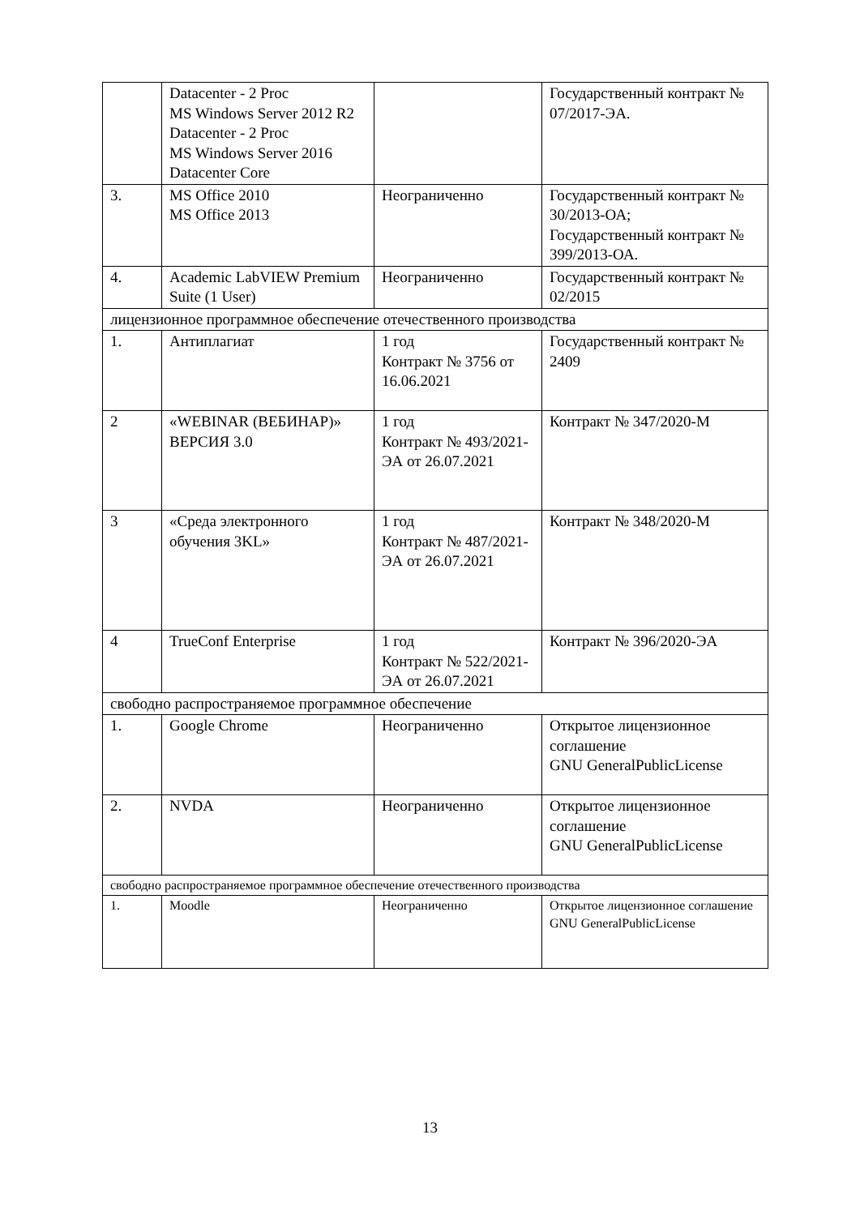| | Datacenter - 2 Proc MS Windows Server 2012 R2 Datacenter - 2 Proc MS Windows Server 2016 Datacenter Core | | Государственный контракт № 07/2017-ЭА. |
| 3. | MS Office 2010 MS Office 2013 | Неограниченно | Государственный контракт № 30/2013-ОА; Государственный контракт № 399/2013-ОА. |
| 4. | Academic LabVIEW Premium Suite (1 User) | Неограниченно | Государственный контракт № 02/2015 |
| лицензионное программное обеспечение отечественного производства | | | |
| 1. | Антиплагиат | 1 год Контракт № 3756 от 16.06.2021 | Государственный контракт № 2409 |
| 2 | «WEBINAR (ВЕБИНАР)» ВЕРСИЯ 3.0 | 1 год Контракт № 493/2021-ЭА от 26.07.2021 | Контракт № 347/2020-М |
| 3 | «Среда электронного обучения 3KL» | 1 год Контракт № 487/2021-ЭА от 26.07.2021 | Контракт № 348/2020-М |
| 4 | TrueConf Enterprise | 1 год Контракт № 522/2021-ЭА от 26.07.2021 | Контракт № 396/2020-ЭА |
| свободно распространяемое программное обеспечение | | | |
| 1. | Google Chrome | Неограниченно | Открытое лицензионное соглашение GNU GeneralPublicLicense |
| 2. | NVDA | Неограниченно | Открытое лицензионное соглашение GNU GeneralPublicLicense |
| свободно распространяемое программное обеспечение отечественного производства | | | |
| 1. | Moodle | Неограниченно | Открытое лицензионное соглашение GNU GeneralPublicLicense |
13